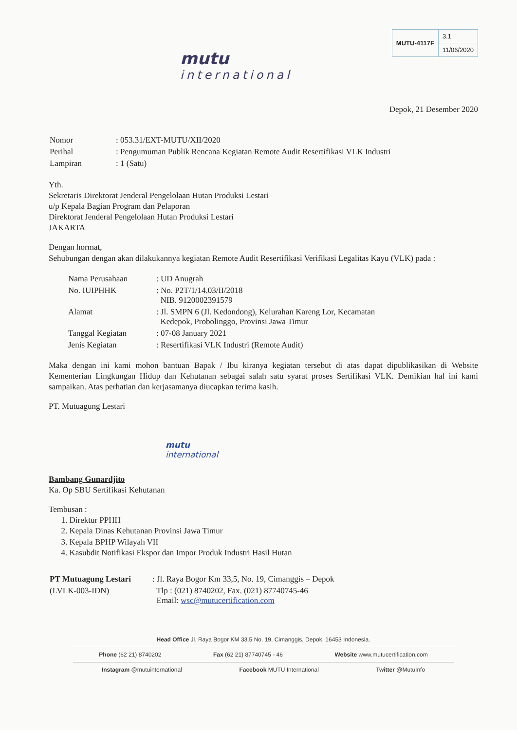mutu
international
| MUTU-4117F | 3.1 |
| | 11/06/2020 |
Depok, 21 Desember 2020
| Nomor | : 053.31/EXT-MUTU/XII/2020 |
| Perihal | : Pengumuman Publik Rencana Kegiatan Remote Audit Resertifikasi VLK Industri |
| Lampiran | : 1 (Satu) |
Yth.
Sekretaris Direktorat Jenderal Pengelolaan Hutan Produksi Lestari
u/p Kepala Bagian Program dan Pelaporan
Direktorat Jenderal Pengelolaan Hutan Produksi Lestari
JAKARTA
Dengan hormat,
Sehubungan dengan akan dilakukannya kegiatan Remote Audit Resertifikasi Verifikasi Legalitas Kayu (VLK) pada :
| Nama Perusahaan | : UD Anugrah |
| No. IUIPHHK | : No. P2T/1/14.03/II/2018 NIB. 9120002391579 |
| Alamat | : Jl. SMPN 6 (Jl. Kedondong), Kelurahan Kareng Lor, Kecamatan Kedepok, Probolinggo, Provinsi Jawa Timur |
| Tanggal Kegiatan | : 07-08 January 2021 |
| Jenis Kegiatan | : Resertifikasi VLK Industri (Remote Audit) |
Maka dengan ini kami mohon bantuan Bapak / Ibu kiranya kegiatan tersebut di atas dapat dipublikasikan di Website Kementerian Lingkungan Hidup dan Kehutanan sebagai salah satu syarat proses Sertifikasi VLK. Demikian hal ini kami sampaikan. Atas perhatian dan kerjasamanya diucapkan terima kasih.
PT. Mutuagung Lestari
mutu
international
Bambang Gunardjito
Ka. Op SBU Sertifikasi Kehutanan
Tembusan :
1. Direktur PPHH
2. Kepala Dinas Kehutanan Provinsi Jawa Timur
3. Kepala BPHP Wilayah VII
4. Kasubdit Notifikasi Ekspor dan Impor Produk Industri Hasil Hutan
| PT Mutuagung Lestari | : Jl. Raya Bogor Km 33,5, No. 19, Cimanggis – Depok |
| (LVLK-003-IDN) | Tlp : (021) 8740202, Fax. (021) 87740745-46 Email: wsc@mutucertification.com |
Head Office Jl. Raya Bogor KM 33.5 No. 19, Cimanggis, Depok. 16453 Indonesia.
Phone (62 21) 8740202 Fax (62 21) 87740745 - 46 Website www.mutucertification.com
Instagram @mutuinternational Facebook MUTU International Twitter @MutuInfo